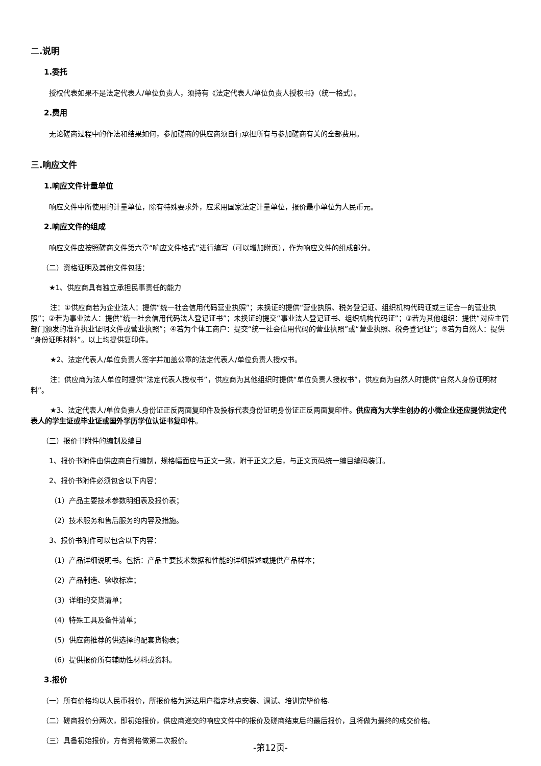二.说明
1.委托
授权代表如果不是法定代表人/单位负责人，须持有《法定代表人/单位负责人授权书》（统一格式）。
2.费用
无论磋商过程中的作法和结果如何，参加磋商的供应商须自行承担所有与参加磋商有关的全部费用。
三.响应文件
1.响应文件计量单位
响应文件中所使用的计量单位，除有特殊要求外，应采用国家法定计量单位，报价最小单位为人民币元。
2.响应文件的组成
响应文件应按照磋商文件第六章“响应文件格式”进行编写（可以增加附页），作为响应文件的组成部分。
（二）资格证明及其他文件包括：
★1、供应商具有独立承担民事责任的能力
注：①供应商若为企业法人：提供“统一社会信用代码营业执照”；未换证的提供“营业执照、税务登记证、组织机构代码证或三证合一的营业执照”；②若为事业法人：提供“统一社会信用代码法人登记证书”；未换证的提交“事业法人登记证书、组织机构代码证”；③若为其他组织：提供“对应主管部门颁发的准许执业证明文件或营业执照”；④若为个体工商户：提交“统一社会信用代码的营业执照”或“营业执照、税务登记证”；⑤若为自然人：提供“身份证明材料”。以上均提供复印件。
★2、法定代表人/单位负责人签字并加盖公章的法定代表人/单位负责人授权书。
注：供应商为法人单位时提供“法定代表人授权书”，供应商为其他组织时提供“单位负责人授权书”，供应商为自然人时提供“自然人身份证明材料”。
★3、法定代表人/单位负责人身份证正反两面复印件及投标代表身份证明身份证正反两面复印件。供应商为大学生创办的小微企业还应提供法定代表人的学生证或毕业证或国外学历学位认证书复印件。
（三）报价书附件的编制及编目
1、报价书附件由供应商自行编制，规格幅面应与正文一致，附于正文之后，与正文页码统一编目编码装订。
2、报价书附件必须包含以下内容：
（1）产品主要技术参数明细表及报价表；
（2）技术服务和售后服务的内容及措施。
3、报价书附件可以包含以下内容：
（1）产品详细说明书。包括：产品主要技术数据和性能的详细描述或提供产品样本；
（2）产品制造、验收标准；
（3）详细的交货清单；
（4）特殊工具及备件清单；
（5）供应商推荐的供选择的配套货物表；
（6）提供报价所有辅助性材料或资料。
3.报价
（一）所有价格均以人民币报价，所报价格为送达用户指定地点安装、调试、培训完毕价格.
（二）磋商报价分两次，即初始报价，供应商递交的响应文件中的报价及磋商结束后的最后报价，且将做为最终的成交价格。
（三）具备初始报价，方有资格做第二次报价。
-第12页-